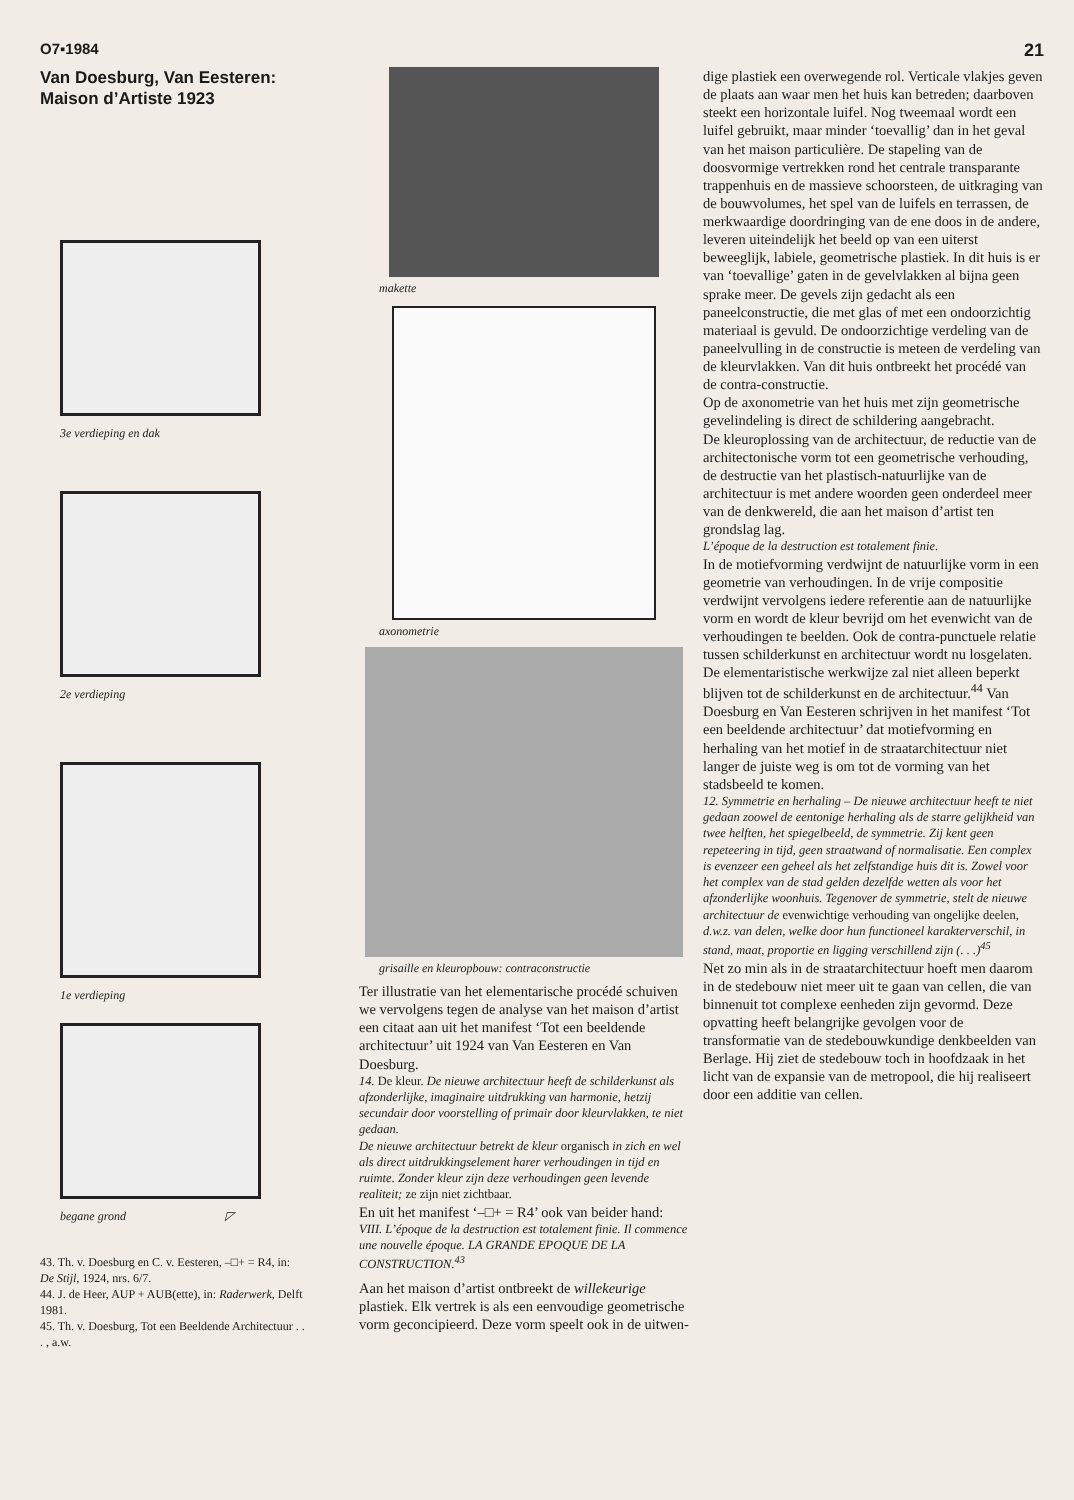O7▪1984 21
Van Doesburg, Van Eesteren:
Maison d’Artiste 1923
3e verdieping en dak
2e verdieping
1e verdieping
begane grond ◸
43. Th. v. Doesburg en C. v. Eesteren, –□+ = R4, in: De Stijl, 1924, nrs. 6/7.
44. J. de Heer, AUP + AUB(ette), in: Raderwerk, Delft 1981.
45. Th. v. Doesburg, Tot een Beeldende Architectuur . . . , a.w.
makette
axonometrie
grisaille en kleuropbouw: contraconstructie
Ter illustratie van het elementarische procédé schuiven we vervolgens tegen de analyse van het maison d’artist een citaat aan uit het manifest ‘Tot een beeldende architectuur’ uit 1924 van Van Eesteren en Van Doesburg.
14. De kleur. De nieuwe architectuur heeft de schilderkunst als afzonderlijke, imaginaire uitdrukking van harmonie, hetzij secundair door voorstelling of primair door kleurvlakken, te niet gedaan.
De nieuwe architectuur betrekt de kleur organisch in zich en wel als direct uitdrukkingselement harer verhoudingen in tijd en ruimte. Zonder kleur zijn deze verhoudingen geen levende realiteit; ze zijn niet zichtbaar.
En uit het manifest ‘–□+ = R4’ ook van beider hand:
VIII. L’époque de la destruction est totalement finie. Il commence une nouvelle époque. LA GRANDE EPOQUE DE LA CONSTRUCTION.<sup>43</sup>
Aan het maison d’artist ontbreekt de willekeurige plastiek. Elk vertrek is als een eenvoudige geometrische vorm geconcipieerd. Deze vorm speelt ook in de uitwen-
dige plastiek een overwegende rol. Verticale vlakjes geven de plaats aan waar men het huis kan betreden; daarboven steekt een horizontale luifel. Nog tweemaal wordt een luifel gebruikt, maar minder ‘toevallig’ dan in het geval van het maison particulière. De stapeling van de doosvormige vertrekken rond het centrale transparante trappenhuis en de massieve schoorsteen, de uitkraging van de bouwvolumes, het spel van de luifels en terrassen, de merkwaardige doordringing van de ene doos in de andere, leveren uiteindelijk het beeld op van een uiterst beweeglijk, labiele, geometrische plastiek. In dit huis is er van ‘toevallige’ gaten in de gevelvlakken al bijna geen sprake meer. De gevels zijn gedacht als een paneelconstructie, die met glas of met een ondoorzichtig materiaal is gevuld. De ondoorzichtige verdeling van de paneelvulling in de constructie is meteen de verdeling van de kleurvlakken. Van dit huis ontbreekt het procédé van de contra-constructie.
Op de axonometrie van het huis met zijn geometrische gevelindeling is direct de schildering aangebracht.
De kleuroplossing van de architectuur, de reductie van de architectonische vorm tot een geometrische verhouding, de destructie van het plastisch-natuurlijke van de architectuur is met andere woorden geen onderdeel meer van de denkwereld, die aan het maison d’artist ten grondslag lag.
L’époque de la destruction est totalement finie.
In de motiefvorming verdwijnt de natuurlijke vorm in een geometrie van verhoudingen. In de vrije compositie verdwijnt vervolgens iedere referentie aan de natuurlijke vorm en wordt de kleur bevrijd om het evenwicht van de verhoudingen te beelden. Ook de contra-punctuele relatie tussen schilderkunst en architectuur wordt nu losgelaten.
De elementaristische werkwijze zal niet alleen beperkt blijven tot de schilderkunst en de architectuur.<sup>44</sup> Van Doesburg en Van Eesteren schrijven in het manifest ‘Tot een beeldende architectuur’ dat motiefvorming en herhaling van het motief in de straatarchitectuur niet langer de juiste weg is om tot de vorming van het stadsbeeld te komen.
12. Symmetrie en herhaling – De nieuwe architectuur heeft te niet gedaan zoowel de eentonige herhaling als de starre gelijkheid van twee helften, het spiegelbeeld, de symmetrie. Zij kent geen repeteering in tijd, geen straatwand of normalisatie. Een complex is evenzeer een geheel als het zelfstandige huis dit is. Zowel voor het complex van de stad gelden dezelfde wetten als voor het afzonderlijke woonhuis. Tegenover de symmetrie, stelt de nieuwe architectuur de evenwichtige verhouding van ongelijke deelen, d.w.z. van delen, welke door hun functioneel karakterverschil, in stand, maat, proportie en ligging verschillend zijn (. . .)<sup>45</sup>
Net zo min als in de straatarchitectuur hoeft men daarom in de stedebouw niet meer uit te gaan van cellen, die van binnenuit tot complexe eenheden zijn gevormd. Deze opvatting heeft belangrijke gevolgen voor de transformatie van de stedebouwkundige denkbeelden van Berlage. Hij ziet de stedebouw toch in hoofdzaak in het licht van de expansie van de metropool, die hij realiseert door een additie van cellen.